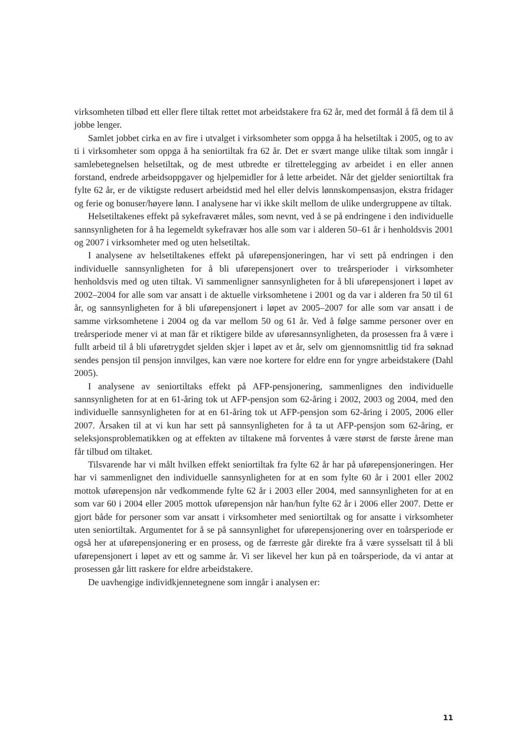virksomheten tilbød ett eller flere tiltak rettet mot arbeidstakere fra 62 år, med det formål å få dem til å jobbe lenger.
Samlet jobbet cirka en av fire i utvalget i virksomheter som oppga å ha helsetiltak i 2005, og to av ti i virksomheter som oppga å ha seniortiltak fra 62 år. Det er svært mange ulike tiltak som inngår i samlebetegnelsen helsetiltak, og de mest utbredte er tilrettelegging av arbeidet i en eller annen forstand, endrede arbeidsoppgaver og hjelpemidler for å lette arbeidet. Når det gjelder seniortiltak fra fylte 62 år, er de viktigste redusert arbeidstid med hel eller delvis lønnskompensasjon, ekstra fridager og ferie og bonuser/høyere lønn. I analysene har vi ikke skilt mellom de ulike undergruppene av tiltak.
Helsetiltakenes effekt på sykefraværet måles, som nevnt, ved å se på endringene i den individuelle sannsynligheten for å ha legemeldt sykefravær hos alle som var i alderen 50–61 år i henholdsvis 2001 og 2007 i virksomheter med og uten helsetiltak.
I analysene av helsetiltakenes effekt på uførepensjoneringen, har vi sett på endringen i den individuelle sannsynligheten for å bli uførepensjonert over to treårsperioder i virksomheter henholdsvis med og uten tiltak. Vi sammenligner sannsynligheten for å bli uførepensjonert i løpet av 2002–2004 for alle som var ansatt i de aktuelle virksomhetene i 2001 og da var i alderen fra 50 til 61 år, og sannsynligheten for å bli uførepensjonert i løpet av 2005–2007 for alle som var ansatt i de samme virksomhetene i 2004 og da var mellom 50 og 61 år. Ved å følge samme personer over en treårsperiode mener vi at man får et riktigere bilde av uføresannsynligheten, da prosessen fra å være i fullt arbeid til å bli uføretrygdet sjelden skjer i løpet av et år, selv om gjennomsnittlig tid fra søknad sendes pensjon til pensjon innvilges, kan være noe kortere for eldre enn for yngre arbeidstakere (Dahl 2005).
I analysene av seniortiltaks effekt på AFP-pensjonering, sammenlignes den individuelle sannsynligheten for at en 61-åring tok ut AFP-pensjon som 62-åring i 2002, 2003 og 2004, med den individuelle sannsynligheten for at en 61-åring tok ut AFP-pensjon som 62-åring i 2005, 2006 eller 2007. Årsaken til at vi kun har sett på sannsynligheten for å ta ut AFP-pensjon som 62-åring, er seleksjonsproblematikken og at effekten av tiltakene må forventes å være størst de første årene man får tilbud om tiltaket.
Tilsvarende har vi målt hvilken effekt seniortiltak fra fylte 62 år har på uførepensjoneringen. Her har vi sammenlignet den individuelle sannsynligheten for at en som fylte 60 år i 2001 eller 2002 mottok uførepensjon når vedkommende fylte 62 år i 2003 eller 2004, med sannsynligheten for at en som var 60 i 2004 eller 2005 mottok uførepensjon når han/hun fylte 62 år i 2006 eller 2007. Dette er gjort både for personer som var ansatt i virksomheter med seniortiltak og for ansatte i virksomheter uten seniortiltak. Argumentet for å se på sannsynlighet for uførepensjonering over en toårsperiode er også her at uførepensjonering er en prosess, og de færreste går direkte fra å være sysselsatt til å bli uførepensjonert i løpet av ett og samme år. Vi ser likevel her kun på en toårsperiode, da vi antar at prosessen går litt raskere for eldre arbeidstakere.
De uavhengige individkjennetegnene som inngår i analysen er:
11